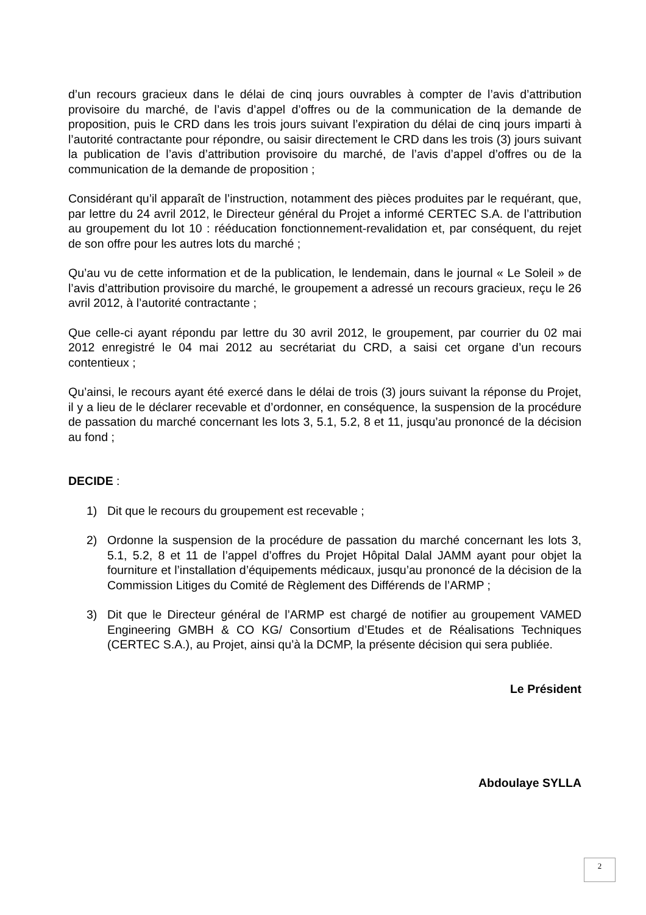d’un recours gracieux dans le délai de cinq jours ouvrables à compter de l’avis d’attribution provisoire du marché, de l’avis d’appel d’offres ou de la communication de la demande de proposition, puis le CRD dans les trois jours suivant l’expiration du délai de cinq jours imparti à l’autorité contractante pour répondre, ou saisir directement le CRD dans les trois (3) jours suivant la publication de l’avis d’attribution provisoire du marché, de l’avis d’appel d’offres ou de la communication de la demande de proposition ;
Considérant qu’il apparaît de l’instruction, notamment des pièces produites par le requérant, que, par lettre du 24 avril 2012, le Directeur général du Projet a informé CERTEC S.A. de l’attribution au groupement du lot 10 : rééducation fonctionnement-revalidation et, par conséquent, du rejet de son offre pour les autres lots du marché ;
Qu’au vu de cette information et de la publication, le lendemain, dans le journal « Le Soleil » de l’avis d’attribution provisoire du marché, le groupement a adressé un recours gracieux, reçu le 26 avril 2012, à l’autorité contractante ;
Que celle-ci ayant répondu par lettre du 30 avril 2012, le groupement, par courrier du 02 mai 2012 enregistré le 04 mai 2012 au secrétariat du CRD, a saisi cet organe d’un recours contentieux ;
Qu’ainsi, le recours ayant été exercé dans le délai de trois (3) jours suivant la réponse du Projet, il y a lieu de le déclarer recevable et d’ordonner, en conséquence, la suspension de la procédure de passation du marché concernant les lots 3, 5.1, 5.2, 8 et 11, jusqu’au prononcé de la décision au fond ;
DECIDE :
1) Dit que le recours du groupement est recevable ;
2) Ordonne la suspension de la procédure de passation du marché concernant les lots 3, 5.1, 5.2, 8 et 11 de l’appel d’offres du Projet Hôpital Dalal JAMM ayant pour objet la fourniture et l’installation d’équipements médicaux, jusqu’au prononcé de la décision de la Commission Litiges du Comité de Règlement des Différends de l’ARMP ;
3) Dit que le Directeur général de l’ARMP est chargé de notifier au groupement VAMED Engineering GMBH & CO KG/ Consortium d’Etudes et de Réalisations Techniques (CERTEC S.A.), au Projet, ainsi qu’à la DCMP, la présente décision qui sera publiée.
Le Président
Abdoulaye SYLLA
2